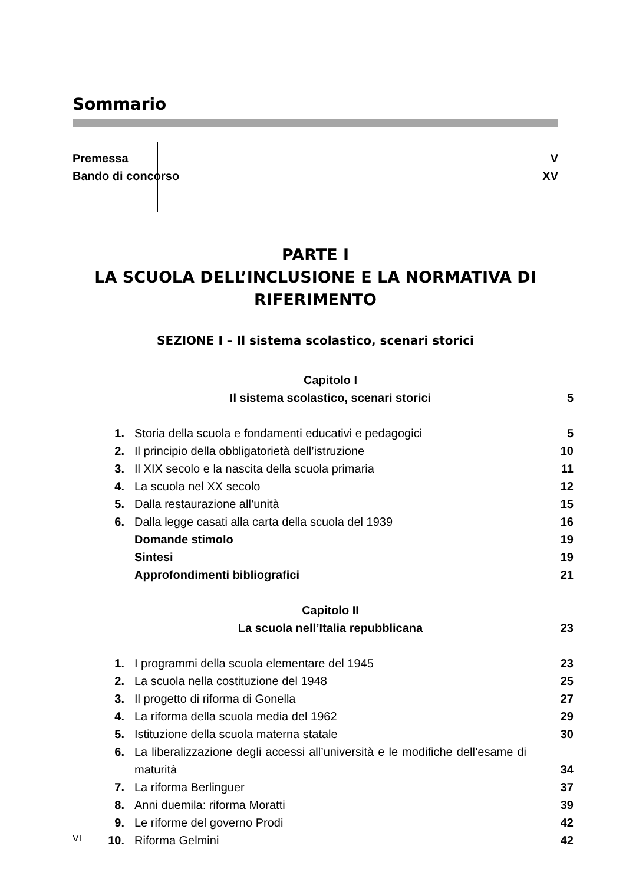Sommario
Premessa V
Bando di concorso XV
PARTE I
LA SCUOLA DELL’INCLUSIONE E LA NORMATIVA DI RIFERIMENTO
SEZIONE I – Il sistema scolastico, scenari storici
| | Capitolo I | |
| | Il sistema scolastico, scenari storici | 5 |
| 1. | Storia della scuola e fondamenti educativi e pedagogici | 5 |
| 2. | Il principio della obbligatorietà dell’istruzione | 10 |
| 3. | Il XIX secolo e la nascita della scuola primaria | 11 |
| 4. | La scuola nel XX secolo | 12 |
| 5. | Dalla restaurazione all’unità | 15 |
| 6. | Dalla legge casati alla carta della scuola del 1939 | 16 |
| | Domande stimolo | 19 |
| | Sintesi | 19 |
| | Approfondimenti bibliografici | 21 |
| | Capitolo II | |
| | La scuola nell’Italia repubblicana | 23 |
| 1. | I programmi della scuola elementare del 1945 | 23 |
| 2. | La scuola nella costituzione del 1948 | 25 |
| 3. | Il progetto di riforma di Gonella | 27 |
| 4. | La riforma della scuola media del 1962 | 29 |
| 5. | Istituzione della scuola materna statale | 30 |
| 6. | La liberalizzazione degli accessi all’università e le modifiche dell’esame di maturità | 34 |
| 7. | La riforma Berlinguer | 37 |
| 8. | Anni duemila: riforma Moratti | 39 |
| 9. | Le riforme del governo Prodi | 42 |
| 10. | Riforma Gelmini | 42 |
VI